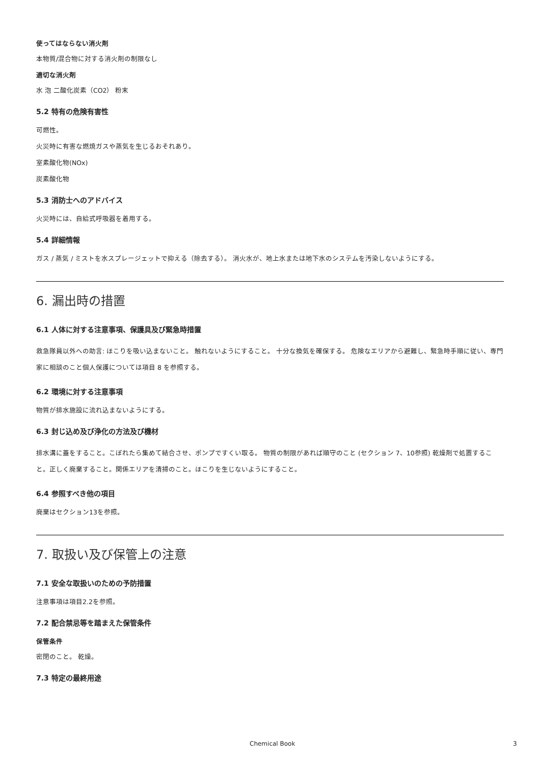使ってはならない消火剤
本物質/混合物に対する消火剤の制限なし
適切な消火剤
水 泡 二酸化炭素（CO2） 粉末
5.2 特有の危険有害性
可燃性。
火災時に有害な燃焼ガスや蒸気を生じるおそれあり。
室素酸化物(NOx)
炭素酸化物
5.3 消防士へのアドバイス
火災時には、自給式呼吸器を着用する。
5.4 詳細情報
ガス / 蒸気 / ミストを水スプレージェットで抑える（除去する）。 消火水が、地上水または地下水のシステムを汚染しないようにする。
6. 漏出時の措置
6.1 人体に対する注意事項、保護具及び緊急時措置
救急隊員以外への助言: ほこりを吸い込まないこと。 触れないようにすること。 十分な換気を確保する。 危険なエリアから避難し、緊急時手順に従い、専門家に相談のこと個人保護については項目 8 を参照する。
6.2 環境に対する注意事項
物質が排水施設に流れ込まないようにする。
6.3 封じ込め及び浄化の方法及び機材
排水溝に蓋をすること。こぼれたら集めて結合させ、ポンプですくい取る。 物質の制限があれば順守のこと (セクション 7、10参照) 乾燥剤で処置すること。正しく廃棄すること。関係エリアを清掃のこと。ほこりを生じないようにすること。
6.4 参照すべき他の項目
廃棄はセクション13を参照。
7. 取扱い及び保管上の注意
7.1 安全な取扱いのための予防措置
注意事項は項目2.2を参照。
7.2 配合禁忌等を踏まえた保管条件
保管条件
密閉のこと。 乾燥。
7.3 特定の最終用途
Chemical Book 3